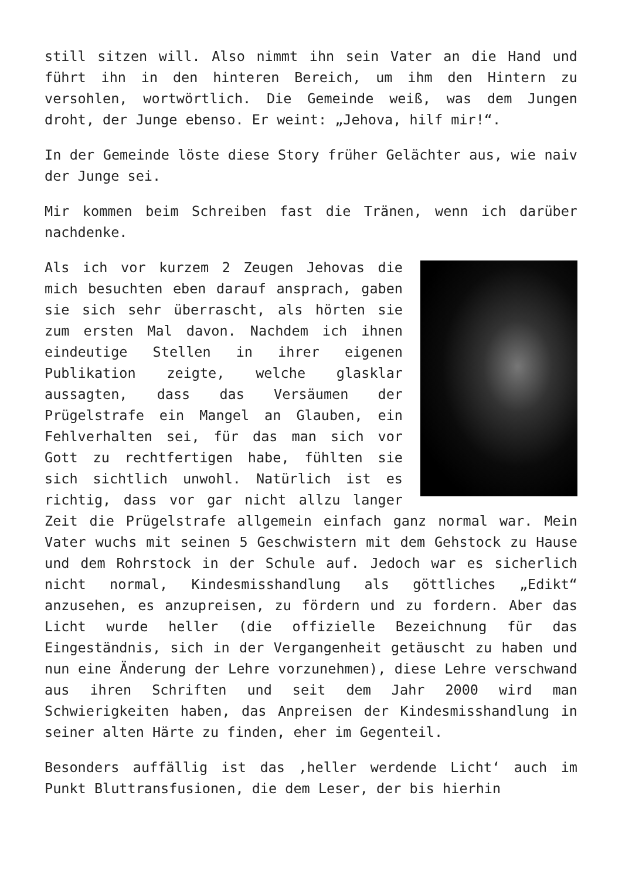still sitzen will. Also nimmt ihn sein Vater an die Hand und führt ihn in den hinteren Bereich, um ihm den Hintern zu versohlen, wortwörtlich. Die Gemeinde weiß, was dem Jungen droht, der Junge ebenso. Er weint: „Jehova, hilf mir!“.
In der Gemeinde löste diese Story früher Gelächter aus, wie naiv der Junge sei.
Mir kommen beim Schreiben fast die Tränen, wenn ich darüber nachdenke.
Als ich vor kurzem 2 Zeugen Jehovas die mich besuchten eben darauf ansprach, gaben sie sich sehr überrascht, als hörten sie zum ersten Mal davon. Nachdem ich ihnen eindeutige Stellen in ihrer eigenen Publikation zeigte, welche glasklar aussagten, dass das Versäumen der Prügelstrafe ein Mangel an Glauben, ein Fehlverhalten sei, für das man sich vor Gott zu rechtfertigen habe, fühlten sie sich sichtlich unwohl. Natürlich ist es richtig, dass vor gar nicht allzu langer Zeit die Prügelstrafe allgemein einfach ganz normal war. Mein Vater wuchs mit seinen 5 Geschwistern mit dem Gehstock zu Hause und dem Rohrstock in der Schule auf. Jedoch war es sicherlich nicht normal, Kindesmisshandlung als göttliches „Edikt“ anzusehen, es anzupreisen, zu fördern und zu fordern. Aber das Licht wurde heller (die offizielle Bezeichnung für das Eingeständnis, sich in der Vergangenheit getäuscht zu haben und nun eine Änderung der Lehre vorzunehmen), diese Lehre verschwand aus ihren Schriften und seit dem Jahr 2000 wird man Schwierigkeiten haben, das Anpreisen der Kindesmisshandlung in seiner alten Härte zu finden, eher im Gegenteil.
Besonders auffällig ist das ‚heller werdende Licht‘ auch im Punkt Bluttransfusionen, die dem Leser, der bis hierhin